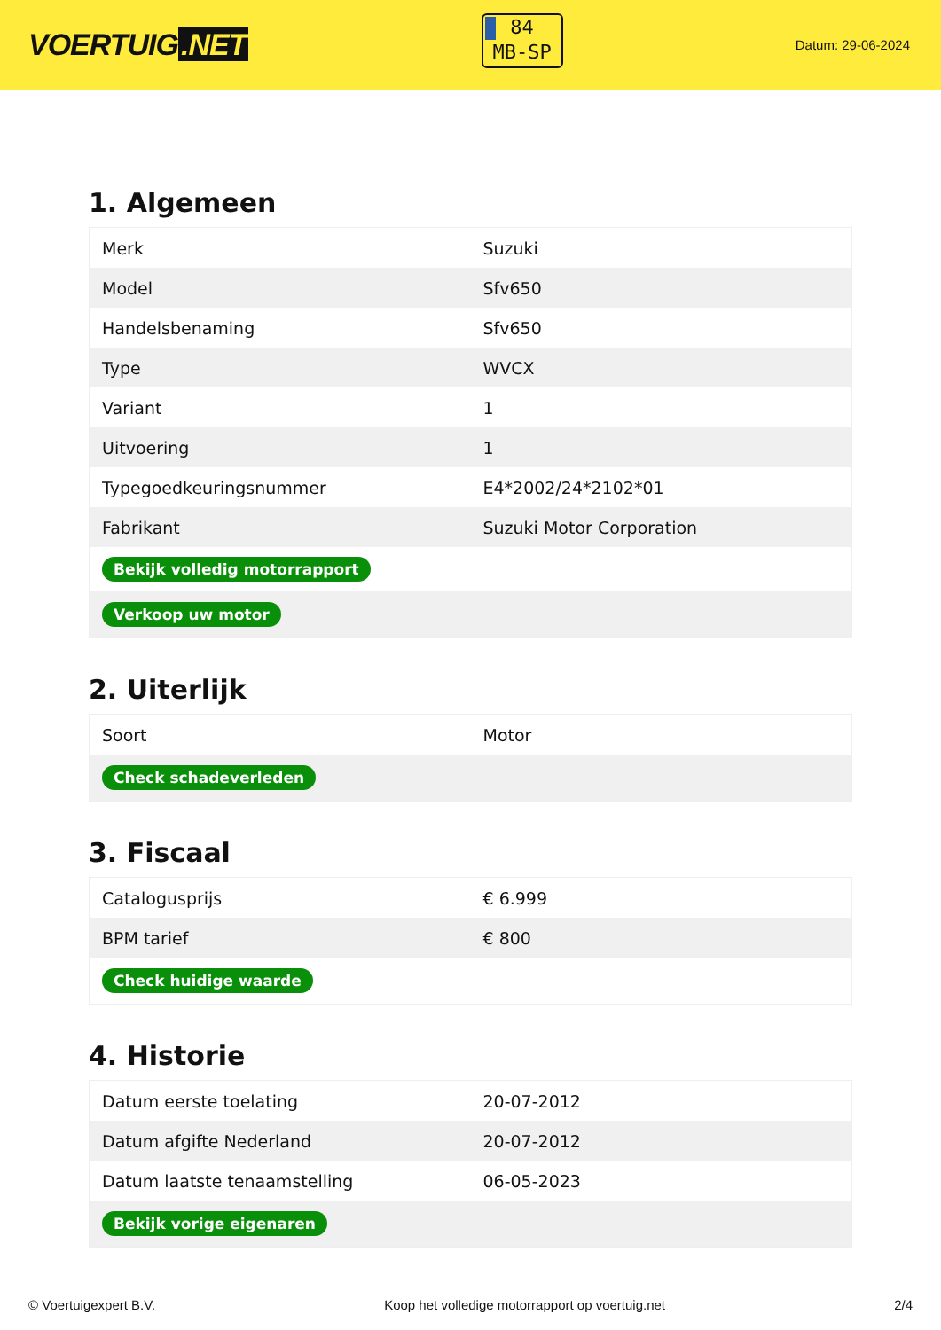VOERTUIG.NET
84
MB-SP
Datum: 29-06-2024
1. Algemeen
| Merk | Suzuki |
| Model | Sfv650 |
| Handelsbenaming | Sfv650 |
| Type | WVCX |
| Variant | 1 |
| Uitvoering | 1 |
| Typegoedkeuringsnummer | E4*2002/24*2102*01 |
| Fabrikant | Suzuki Motor Corporation |
| Bekijk volledig motorrapport | |
| Verkoop uw motor | |
2. Uiterlijk
| Soort | Motor |
| Check schadeverleden | |
3. Fiscaal
| Catalogusprijs | € 6.999 |
| BPM tarief | € 800 |
| Check huidige waarde | |
4. Historie
| Datum eerste toelating | 20-07-2012 |
| Datum afgifte Nederland | 20-07-2012 |
| Datum laatste tenaamstelling | 06-05-2023 |
| Bekijk vorige eigenaren | |
© Voertuigexpert B.V. Koop het volledige motorrapport op voertuig.net 2/4